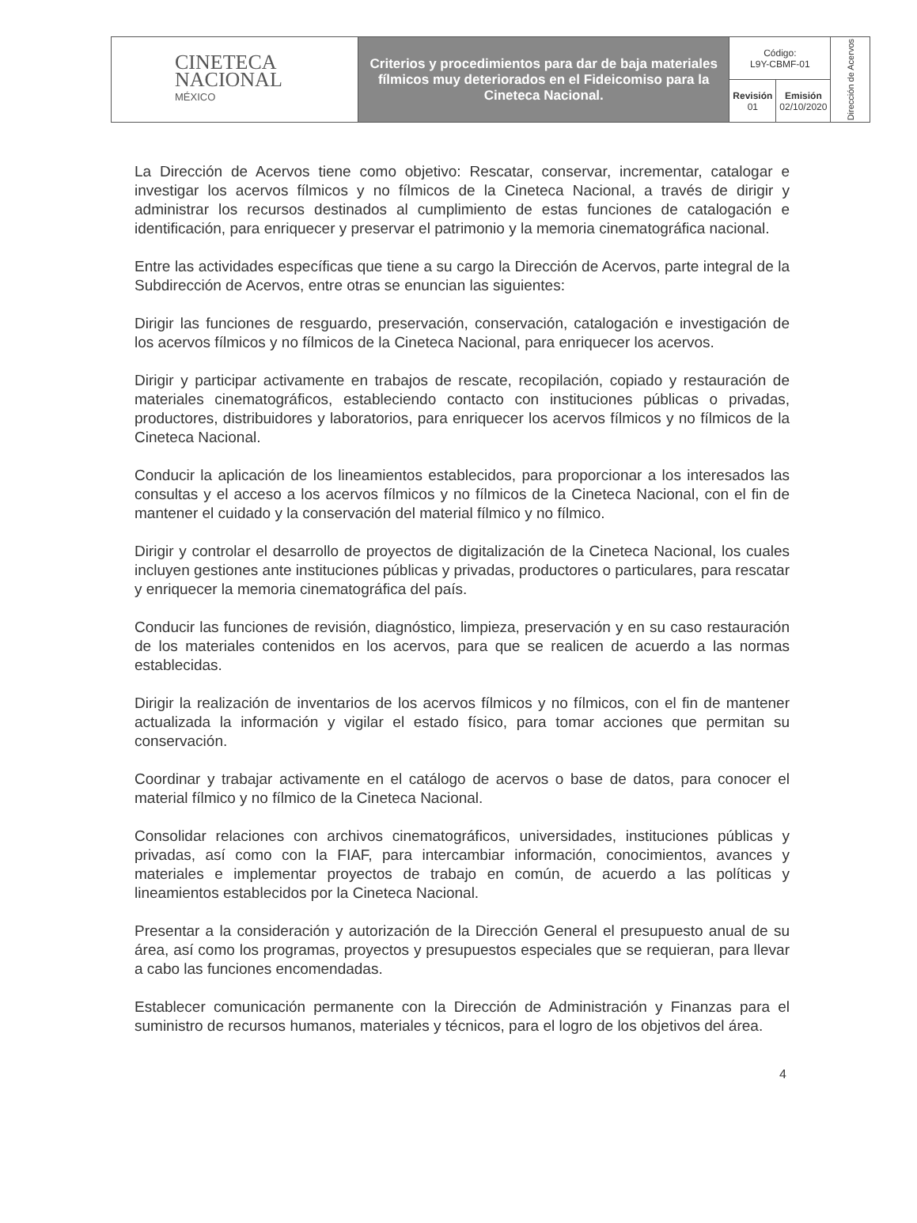| CINETECA NACIONAL MÉXICO | Criterios y procedimientos para dar de baja materiales fílmicos muy deteriorados en el Fideicomiso para la Cineteca Nacional. | Código: L9Y-CBMF-01 | | Dirección de Acervos |
| | | Revisión 01 | Emisión 02/10/2020 | |
La Dirección de Acervos tiene como objetivo: Rescatar, conservar, incrementar, catalogar e investigar los acervos fílmicos y no fílmicos de la Cineteca Nacional, a través de dirigir y administrar los recursos destinados al cumplimiento de estas funciones de catalogación e identificación, para enriquecer y preservar el patrimonio y la memoria cinematográfica nacional.
Entre las actividades específicas que tiene a su cargo la Dirección de Acervos, parte integral de la Subdirección de Acervos, entre otras se enuncian las siguientes:
Dirigir las funciones de resguardo, preservación, conservación, catalogación e investigación de los acervos fílmicos y no fílmicos de la Cineteca Nacional, para enriquecer los acervos.
Dirigir y participar activamente en trabajos de rescate, recopilación, copiado y restauración de materiales cinematográficos, estableciendo contacto con instituciones públicas o privadas, productores, distribuidores y laboratorios, para enriquecer los acervos fílmicos y no fílmicos de la Cineteca Nacional.
Conducir la aplicación de los lineamientos establecidos, para proporcionar a los interesados las consultas y el acceso a los acervos fílmicos y no fílmicos de la Cineteca Nacional, con el fin de mantener el cuidado y la conservación del material fílmico y no fílmico.
Dirigir y controlar el desarrollo de proyectos de digitalización de la Cineteca Nacional, los cuales incluyen gestiones ante instituciones públicas y privadas, productores o particulares, para rescatar y enriquecer la memoria cinematográfica del país.
Conducir las funciones de revisión, diagnóstico, limpieza, preservación y en su caso restauración de los materiales contenidos en los acervos, para que se realicen de acuerdo a las normas establecidas.
Dirigir la realización de inventarios de los acervos fílmicos y no fílmicos, con el fin de mantener actualizada la información y vigilar el estado físico, para tomar acciones que permitan su conservación.
Coordinar y trabajar activamente en el catálogo de acervos o base de datos, para conocer el material fílmico y no fílmico de la Cineteca Nacional.
Consolidar relaciones con archivos cinematográficos, universidades, instituciones públicas y privadas, así como con la FIAF, para intercambiar información, conocimientos, avances y materiales e implementar proyectos de trabajo en común, de acuerdo a las políticas y lineamientos establecidos por la Cineteca Nacional.
Presentar a la consideración y autorización de la Dirección General el presupuesto anual de su área, así como los programas, proyectos y presupuestos especiales que se requieran, para llevar a cabo las funciones encomendadas.
Establecer comunicación permanente con la Dirección de Administración y Finanzas para el suministro de recursos humanos, materiales y técnicos, para el logro de los objetivos del área.
4